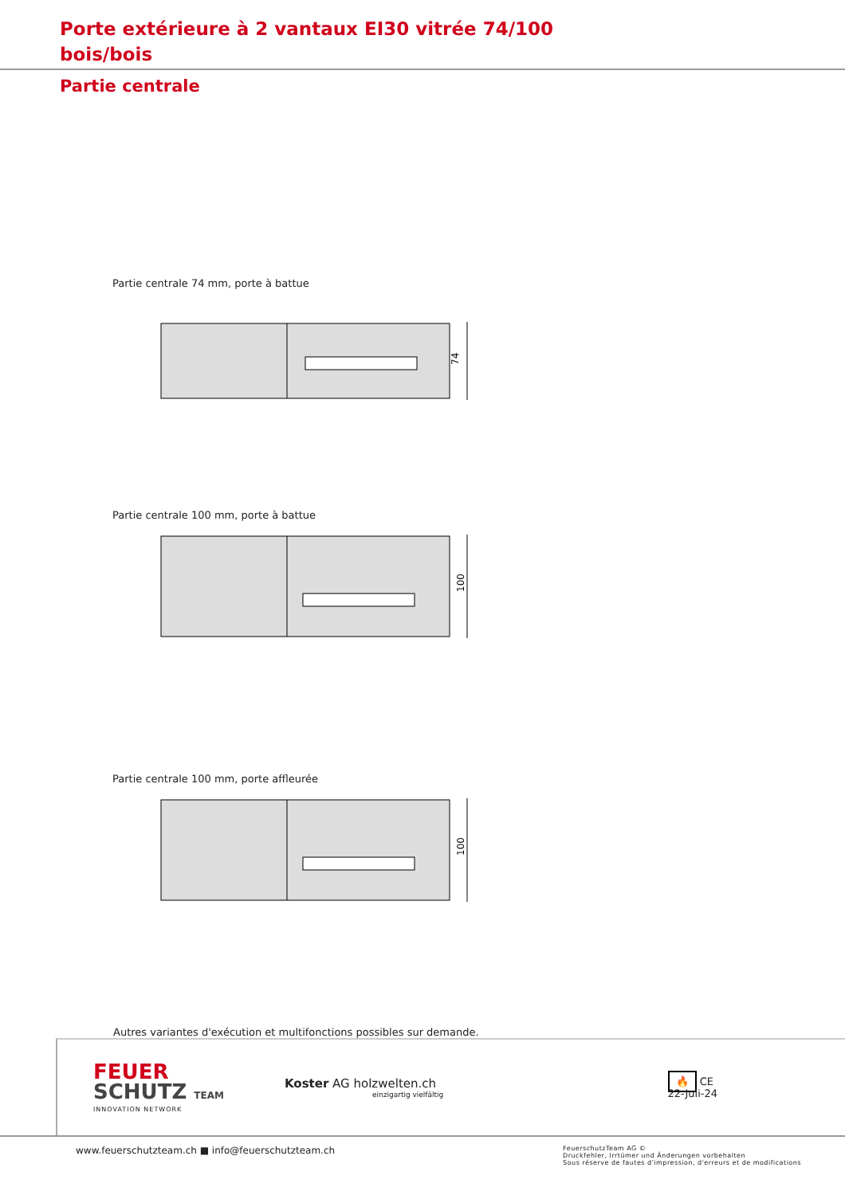Porte extérieure à 2 vantaux EI30 vitrée 74/100
bois/bois
Partie centrale
Partie centrale 74 mm, porte à battue
74
Partie centrale 100 mm, porte à battue
100
Partie centrale 100 mm, porte affleurée
100
Autres variantes d'exécution et multifonctions possibles sur demande.
FEUER
SCHUTZ TEAM
INNOVATION NETWORK
Koster AG holzwelten.ch
einzigartig vielfältig
🔥 CE
22-Juli-24
www.feuerschutzteam.ch ■ info@feuerschutzteam.ch FeuerschutzTeam AG ©
Druckfehler, Irrtümer und Änderungen vorbehalten
Sous réserve de fautes d'impression, d'erreurs et de modifications